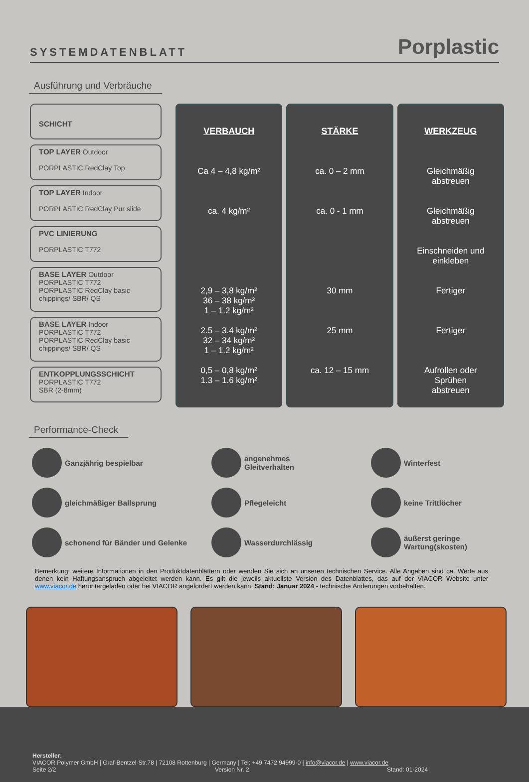SYSTEMDATENBLATT Porplastic
Ausführung und Verbräuche
SCHICHT
TOP LAYER Outdoor
PORPLASTIC RedClay Top
TOP LAYER Indoor
PORPLASTIC RedClay Pur slide
PVC LINIERUNG
PORPLASTIC T772
BASE LAYER Outdoor
PORPLASTIC T772
PORPLASTIC RedClay basic
chippings/ SBR/ QS
BASE LAYER Indoor
PORPLASTIC T772
PORPLASTIC RedClay basic
chippings/ SBR/ QS
ENTKOPPLUNGSSCHICHT
PORPLASTIC T772
SBR (2-8mm)
VERBAUCH
Ca 4 – 4,8 kg/m²
ca. 4 kg/m²
2,9 – 3,8 kg/m²
36 – 38 kg/m²
1 – 1.2 kg/m²
2.5 – 3.4 kg/m²
32 – 34 kg/m²
1 – 1.2 kg/m²
0,5 – 0,8 kg/m²
1.3 – 1.6 kg/m²
STÄRKE
ca. 0 – 2 mm
ca. 0 - 1 mm
30 mm
25 mm
ca. 12 – 15 mm
WERKZEUG
Gleichmäßig
abstreuen
Gleichmäßig
abstreuen
Einschneiden und
einkleben
Fertiger
Fertiger
Aufrollen oder
Sprühen
abstreuen
Performance-Check
Ganzjährig bespielbar
angenehmes
Gleitverhalten
Winterfest
gleichmäßiger Ballsprung
Pflegeleicht
keine Trittlöcher
schonend für Bänder und Gelenke
Wasserdurchlässig
äußerst geringe Wartung(skosten)
Bemerkung: weitere Informationen in den Produktdatenblättern oder wenden Sie sich an unseren technischen Service. Alle Angaben sind ca. Werte aus denen kein Haftungsanspruch abgeleitet werden kann. Es gilt die jeweils aktuellste Version des Datenblattes, das auf der VIACOR Website unter www.viacor.de heruntergeladen oder bei VIACOR angefordert werden kann. Stand: Januar 2024 - technische Änderungen vorbehalten.
Hersteller:
VIACOR Polymer GmbH | Graf-Bentzel-Str.78 | 72108 Rottenburg | Germany | Tel: +49 7472 94999-0 | info@viacor.de | www.viacor.de
Seite 2/2 Version Nr. 2 Stand: 01-2024